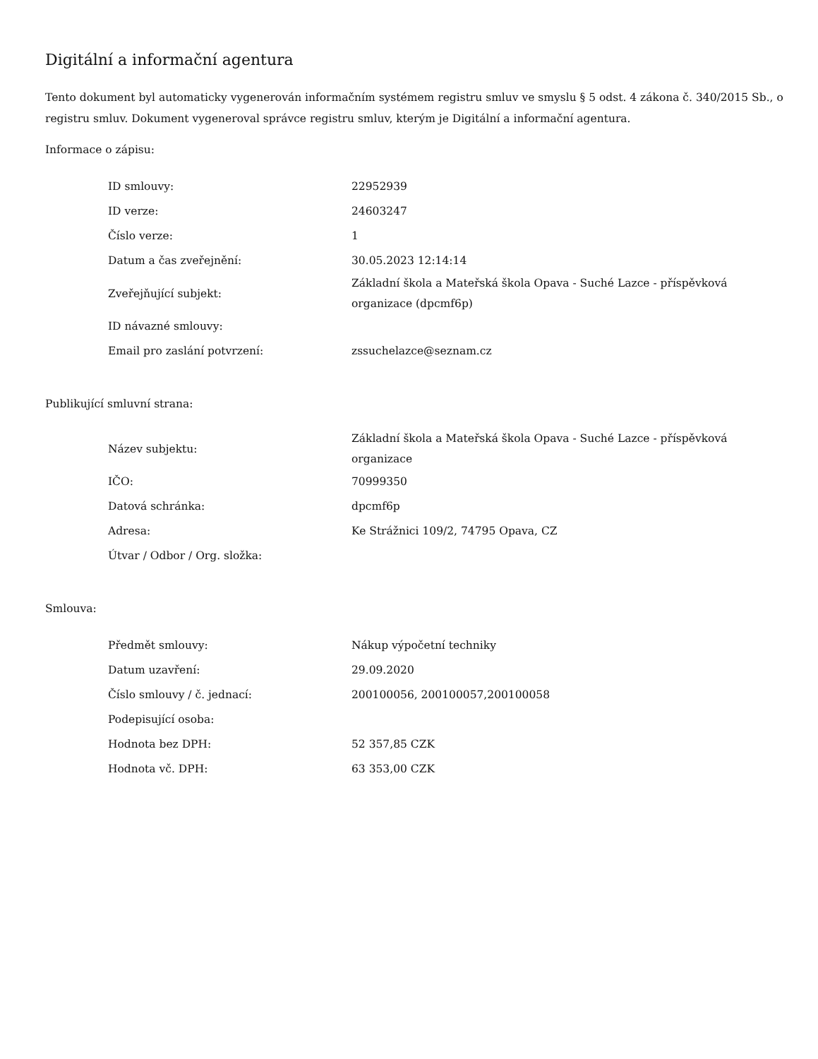Digitální a informační agentura
Tento dokument byl automaticky vygenerován informačním systémem registru smluv ve smyslu § 5 odst. 4 zákona č. 340/2015 Sb., o registru smluv. Dokument vygeneroval správce registru smluv, kterým je Digitální a informační agentura.
Informace o zápisu:
| ID smlouvy: | 22952939 |
| ID verze: | 24603247 |
| Číslo verze: | 1 |
| Datum a čas zveřejnění: | 30.05.2023 12:14:14 |
| Zveřejňující subjekt: | Základní škola a Mateřská škola Opava - Suché Lazce - příspěvková organizace (dpcmf6p) |
| ID návazné smlouvy: | |
| Email pro zaslání potvrzení: | zssuchelazce@seznam.cz |
Publikující smluvní strana:
| Název subjektu: | Základní škola a Mateřská škola Opava - Suché Lazce - příspěvková organizace |
| IČO: | 70999350 |
| Datová schránka: | dpcmf6p |
| Adresa: | Ke Strážnici 109/2, 74795 Opava, CZ |
| Útvar / Odbor / Org. složka: | |
Smlouva:
| Předmět smlouvy: | Nákup výpočetní techniky |
| Datum uzavření: | 29.09.2020 |
| Číslo smlouvy / č. jednací: | 200100056, 200100057,200100058 |
| Podepisující osoba: | |
| Hodnota bez DPH: | 52 357,85 CZK |
| Hodnota vč. DPH: | 63 353,00 CZK |